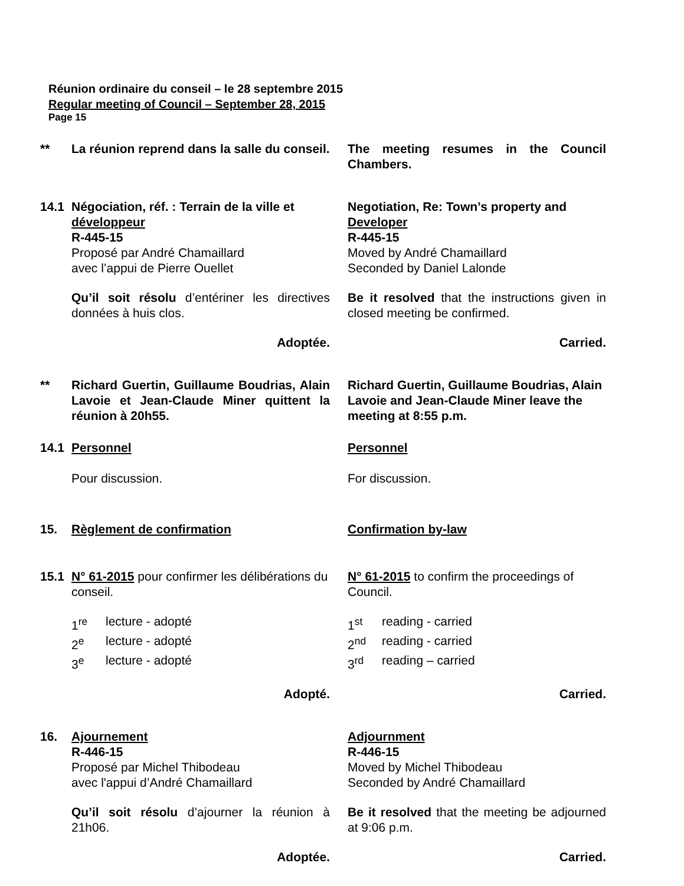Réunion ordinaire du conseil – le 28 septembre 2015
Regular meeting of Council – September 28, 2015
Page 15
** La réunion reprend dans la salle du conseil.
The meeting resumes in the Council Chambers.
14.1 Négociation, réf. : Terrain de la ville et développeur
R-445-15
Proposé par André Chamaillard
avec l’appui de Pierre Ouellet
Qu’il soit résolu d’entériner les directives données à huis clos.
Adoptée.
Negotiation, Re: Town’s property and Developer
R-445-15
Moved by André Chamaillard
Seconded by Daniel Lalonde
Be it resolved that the instructions given in closed meeting be confirmed.
Carried.
** Richard Guertin, Guillaume Boudrias, Alain Lavoie et Jean-Claude Miner quittent la réunion à 20h55.
Richard Guertin, Guillaume Boudrias, Alain Lavoie and Jean-Claude Miner leave the meeting at 8:55 p.m.
14.1 Personnel
Pour discussion.
Personnel
For discussion.
15. Règlement de confirmation Confirmation by-law
15.1 N° 61-2015 pour confirmer les délibérations du conseil.
1<sup>re</sup> lecture - adopté
2<sup>e</sup> lecture - adopté
3<sup>e</sup> lecture - adopté
Adopté.
N° 61-2015 to confirm the proceedings of Council.
1<sup>st</sup> reading - carried
2<sup>nd</sup> reading - carried
3<sup>rd</sup> reading – carried
Carried.
16. Ajournement
R-446-15
Proposé par Michel Thibodeau
avec l'appui d’André Chamaillard
Qu’il soit résolu d’ajourner la réunion à 21h06.
Adoptée.
Adjournment
R-446-15
Moved by Michel Thibodeau
Seconded by André Chamaillard
Be it resolved that the meeting be adjourned at 9:06 p.m.
Carried.